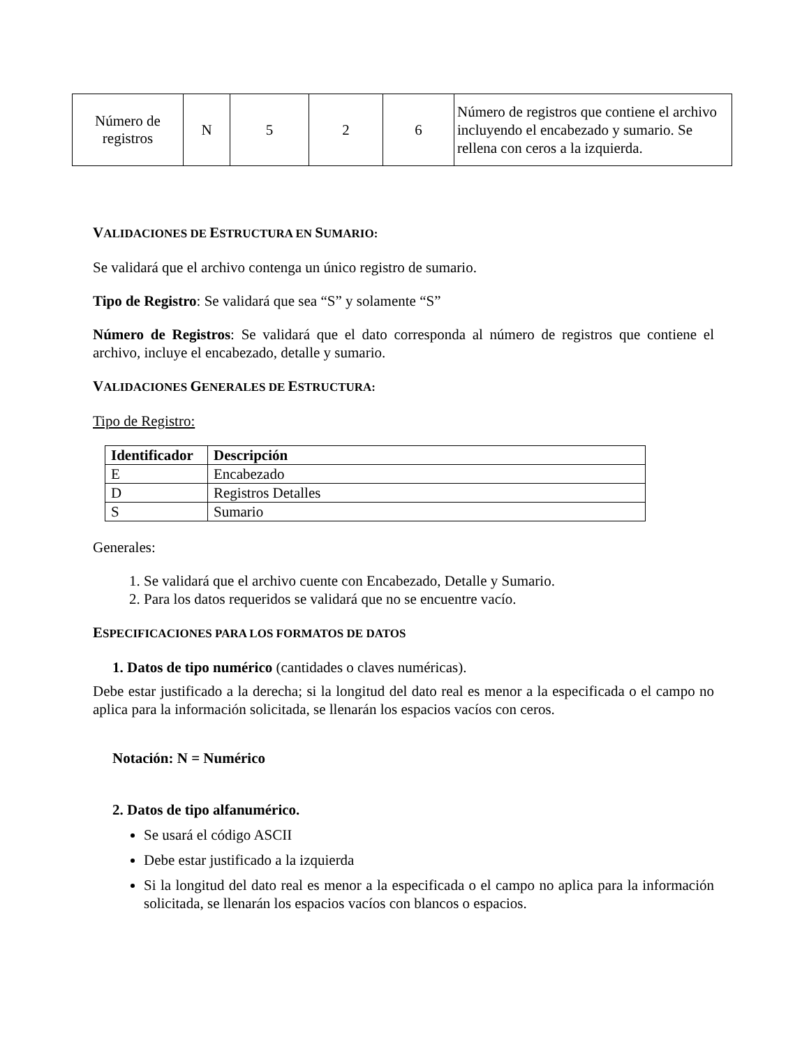| Número de registros | N | 5 | 2 | 6 | Número de registros que contiene el archivo incluyendo el encabezado y sumario. Se rellena con ceros a la izquierda. |
VALIDACIONES DE ESTRUCTURA EN SUMARIO:
Se validará que el archivo contenga un único registro de sumario.
Tipo de Registro: Se validará que sea “S” y solamente “S”
Número de Registros: Se validará que el dato corresponda al número de registros que contiene el archivo, incluye el encabezado, detalle y sumario.
VALIDACIONES GENERALES DE ESTRUCTURA:
Tipo de Registro:
| Identificador | Descripción |
| --- | --- |
| E | Encabezado |
| D | Registros Detalles |
| S | Sumario |
Generales:
1. Se validará que el archivo cuente con Encabezado, Detalle y Sumario.
2. Para los datos requeridos se validará que no se encuentre vacío.
ESPECIFICACIONES PARA LOS FORMATOS DE DATOS
1. Datos de tipo numérico (cantidades o claves numéricas).
Debe estar justificado a la derecha; si la longitud del dato real es menor a la especificada o el campo no aplica para la información solicitada, se llenarán los espacios vacíos con ceros.
Notación: N = Numérico
2. Datos de tipo alfanumérico.
Se usará el código ASCII
Debe estar justificado a la izquierda
Si la longitud del dato real es menor a la especificada o el campo no aplica para la información solicitada, se llenarán los espacios vacíos con blancos o espacios.